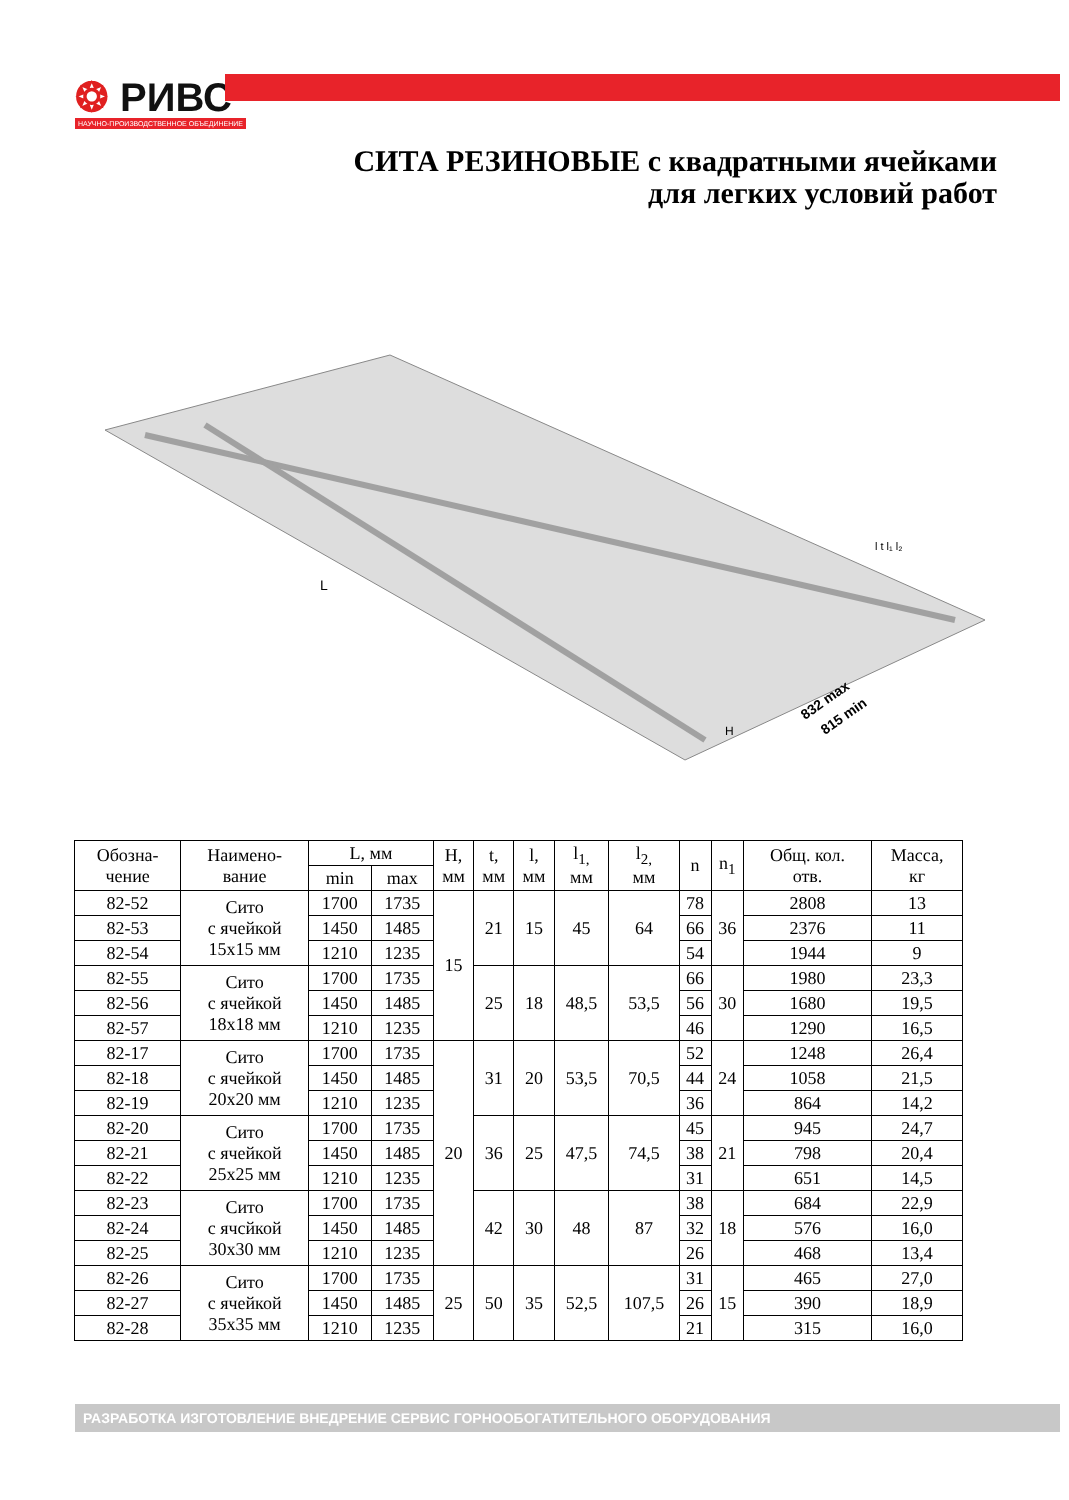❂ РИВС
НАУЧНО-ПРОИЗВОДСТВЕННОЕ ОБЪЕДИНЕНИЕ
СИТА РЕЗИНОВЫЕ с квадратными ячейками
для легких условий работ
832 max
815 min
L
H
l t l₁ l₂
| Обозна- чение | Наимено- вание | L, мм | | H, мм | t, мм | l, мм | l<sub>1,</sub> мм | l<sub>2,</sub> мм | n | n<sub>1</sub> | Общ. кол. отв. | Масса, кг |
| --- | --- | --- | --- | --- | --- | --- | --- | --- | --- | --- | --- | --- |
| | | min | max | | | | | | | | | |
| 82-52 | Сито с ячейкой 15х15 мм | 1700 | 1735 | 15 | 21 | 15 | 45 | 64 | 78 | 36 | 2808 | 13 |
| 82-53 | | 1450 | 1485 | | | | | | 66 | | 2376 | 11 |
| 82-54 | | 1210 | 1235 | | | | | | 54 | | 1944 | 9 |
| 82-55 | Сито с ячейкой 18х18 мм | 1700 | 1735 | | 25 | 18 | 48,5 | 53,5 | 66 | 30 | 1980 | 23,3 |
| 82-56 | | 1450 | 1485 | | | | | | 56 | | 1680 | 19,5 |
| 82-57 | | 1210 | 1235 | | | | | | 46 | | 1290 | 16,5 |
| 82-17 | Сито с ячейкой 20х20 мм | 1700 | 1735 | 20 | 31 | 20 | 53,5 | 70,5 | 52 | 24 | 1248 | 26,4 |
| 82-18 | | 1450 | 1485 | | | | | | 44 | | 1058 | 21,5 |
| 82-19 | | 1210 | 1235 | | | | | | 36 | | 864 | 14,2 |
| 82-20 | Сито с ячейкой 25х25 мм | 1700 | 1735 | | 36 | 25 | 47,5 | 74,5 | 45 | 21 | 945 | 24,7 |
| 82-21 | | 1450 | 1485 | | | | | | 38 | | 798 | 20,4 |
| 82-22 | | 1210 | 1235 | | | | | | 31 | | 651 | 14,5 |
| 82-23 | Сито с ячсйкой 30х30 мм | 1700 | 1735 | | 42 | 30 | 48 | 87 | 38 | 18 | 684 | 22,9 |
| 82-24 | | 1450 | 1485 | | | | | | 32 | | 576 | 16,0 |
| 82-25 | | 1210 | 1235 | | | | | | 26 | | 468 | 13,4 |
| 82-26 | Сито с ячейкой 35х35 мм | 1700 | 1735 | 25 | 50 | 35 | 52,5 | 107,5 | 31 | 15 | 465 | 27,0 |
| 82-27 | | 1450 | 1485 | | | | | | 26 | | 390 | 18,9 |
| 82-28 | | 1210 | 1235 | | | | | | 21 | | 315 | 16,0 |
РАЗРАБОТКА ИЗГОТОВЛЕНИЕ ВНЕДРЕНИЕ СЕРВИС ГОРНООБОГАТИТЕЛЬНОГО ОБОРУДОВАНИЯ